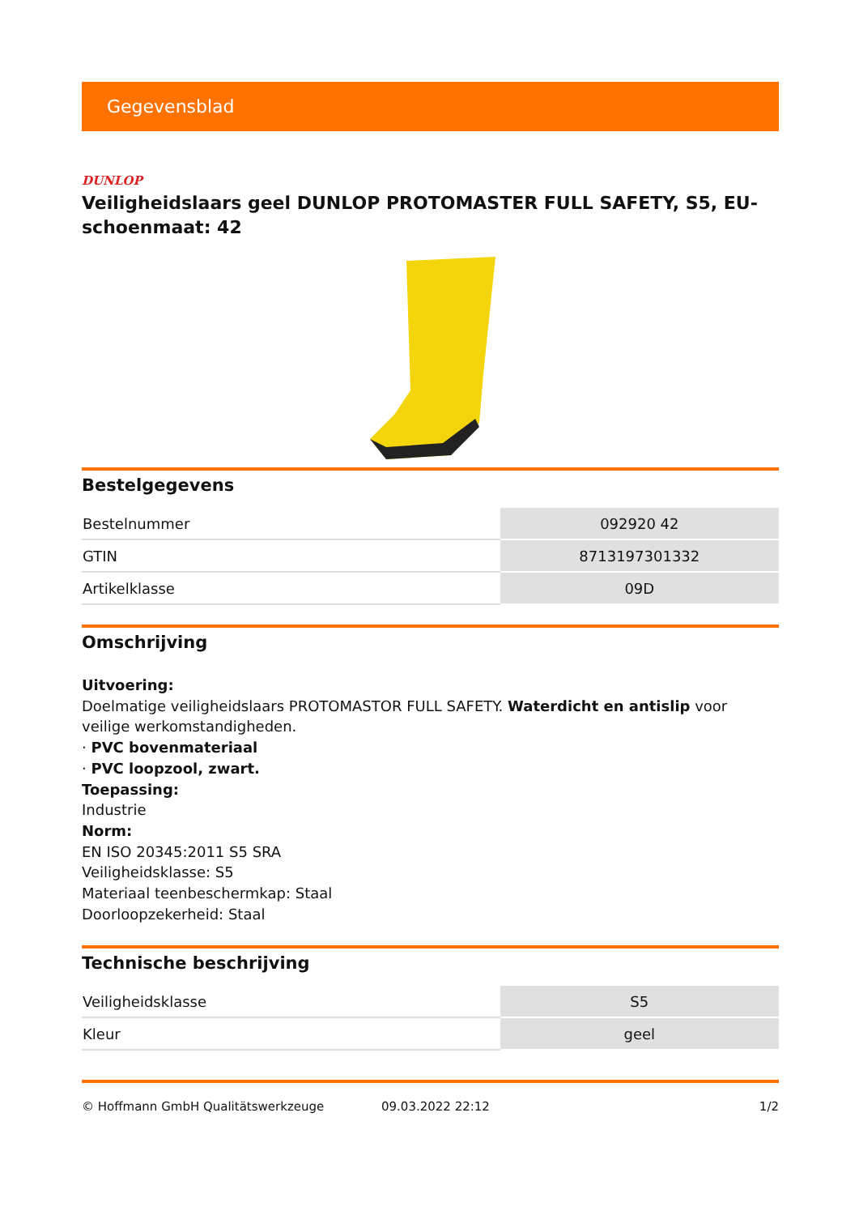Gegevensblad
DUNLOP
Veiligheidslaars geel DUNLOP PROTOMASTER FULL SAFETY, S5, EU-schoenmaat: 42
Bestelgegevens
| Bestelnummer | 092920 42 |
| GTIN | 8713197301332 |
| Artikelklasse | 09D |
Omschrijving
Uitvoering:
Doelmatige veiligheidslaars PROTOMASTOR FULL SAFETY. Waterdicht en antislip voor veilige werkomstandigheden.
· PVC bovenmateriaal
· PVC loopzool, zwart.
Toepassing:
Industrie
Norm:
EN ISO 20345:2011 S5 SRA
Veiligheidsklasse: S5
Materiaal teenbeschermkap: Staal
Doorloopzekerheid: Staal
Technische beschrijving
| Veiligheidsklasse | S5 |
| Kleur | geel |
© Hoffmann GmbH Qualitätswerkzeuge 09.03.2022 22:12 1/2